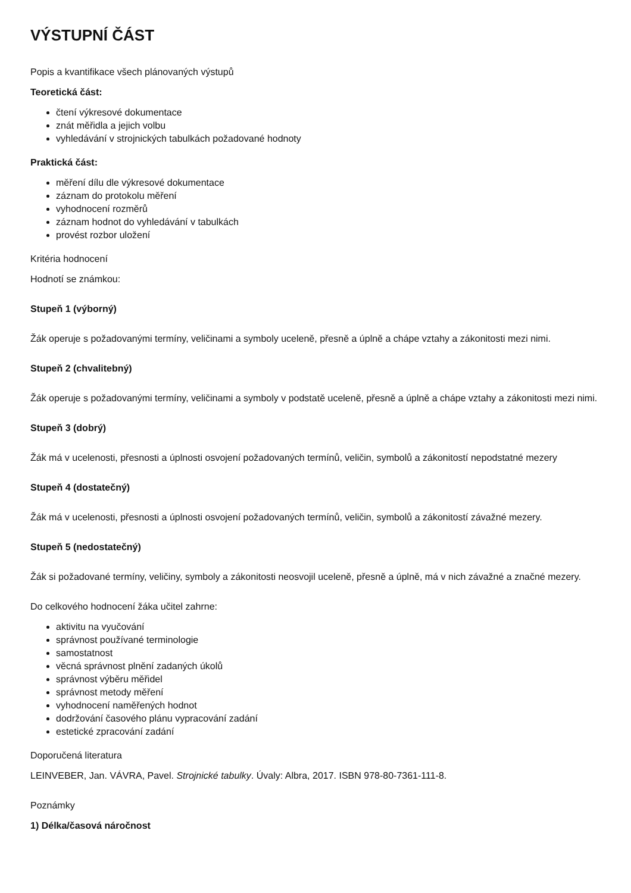VÝSTUPNÍ ČÁST
Popis a kvantifikace všech plánovaných výstupů
Teoretická část:
čtení výkresové dokumentace
znát měřidla a jejich volbu
vyhledávání v strojnických tabulkách požadované hodnoty
Praktická část:
měření dílu dle výkresové dokumentace
záznam do protokolu měření
vyhodnocení rozměrů
záznam hodnot do vyhledávání v tabulkách
provést rozbor uložení
Kritéria hodnocení
Hodnotí se známkou:
Stupeň 1 (výborný)
Žák operuje s požadovanými termíny, veličinami a symboly uceleně, přesně a úplně a chápe vztahy a zákonitosti mezi nimi.
Stupeň 2 (chvalitebný)
Žák operuje s požadovanými termíny, veličinami a symboly v podstatě uceleně, přesně a úplně a chápe vztahy a zákonitosti mezi nimi.
Stupeň 3 (dobrý)
Žák má v ucelenosti, přesnosti a úplnosti osvojení požadovaných termínů, veličin, symbolů a zákonitostí nepodstatné mezery
Stupeň 4 (dostatečný)
Žák má v ucelenosti, přesnosti a úplnosti osvojení požadovaných termínů, veličin, symbolů a zákonitostí závažné mezery.
Stupeň 5 (nedostatečný)
Žák si požadované termíny, veličiny, symboly a zákonitosti neosvojil uceleně, přesně a úplně, má v nich závažné a značné mezery.
Do celkového hodnocení žáka učitel zahrne:
aktivitu na vyučování
správnost používané terminologie
samostatnost
věcná správnost plnění zadaných úkolů
správnost výběru měřidel
správnost metody měření
vyhodnocení naměřených hodnot
dodržování časového plánu vypracování zadání
estetické zpracování zadání
Doporučená literatura
LEINVEBER, Jan. VÁVRA, Pavel. Strojnické tabulky. Úvaly: Albra, 2017. ISBN 978-80-7361-111-8.
Poznámky
1) Délka/časová náročnost